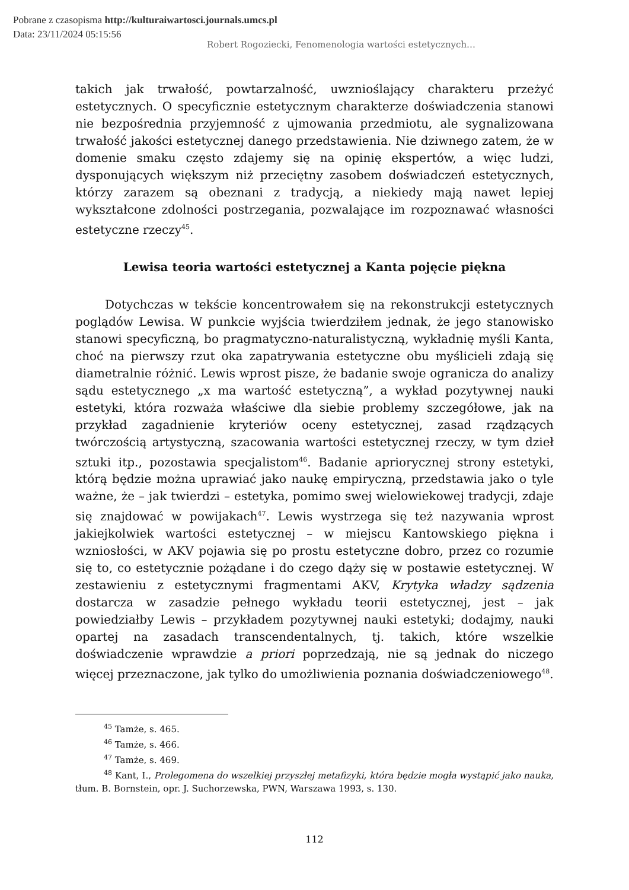Pobrane z czasopisma http://kulturaiwartosci.journals.umcs.pl
Data: 23/11/2024 05:15:56
Robert Rogoziecki, Fenomenologia wartości estetycznych…
takich jak trwałość, powtarzalność, uwznioślający charakteru przeżyć estetycznych. O specyficznie estetycznym charakterze doświadczenia stanowi nie bezpośrednia przyjemność z ujmowania przedmiotu, ale sygnalizowana trwałość jakości estetycznej danego przedstawienia. Nie dziwnego zatem, że w domenie smaku często zdajemy się na opinię ekspertów, a więc ludzi, dysponujących większym niż przeciętny zasobem doświadczeń estetycznych, którzy zarazem są obeznani z tradycją, a niekiedy mają nawet lepiej wykształcone zdolności postrzegania, pozwalające im rozpoznawać własności estetyczne rzeczy<sup>45</sup>.
Lewisa teoria wartości estetycznej a Kanta pojęcie piękna
Dotychczas w tekście koncentrowałem się na rekonstrukcji estetycznych poglądów Lewisa. W punkcie wyjścia twierdziłem jednak, że jego stanowisko stanowi specyficzną, bo pragmatyczno-naturalistyczną, wykładnię myśli Kanta, choć na pierwszy rzut oka zapatrywania estetyczne obu myślicieli zdają się diametralnie różnić. Lewis wprost pisze, że badanie swoje ogranicza do analizy sądu estetycznego „x ma wartość estetyczną”, a wykład pozytywnej nauki estetyki, która rozważa właściwe dla siebie problemy szczegółowe, jak na przykład zagadnienie kryteriów oceny estetycznej, zasad rządzących twórczością artystyczną, szacowania wartości estetycznej rzeczy, w tym dzieł sztuki itp., pozostawia specjalistom<sup>46</sup>. Badanie apriorycznej strony estetyki, którą będzie można uprawiać jako naukę empiryczną, przedstawia jako o tyle ważne, że – jak twierdzi – estetyka, pomimo swej wielowiekowej tradycji, zdaje się znajdować w powijakach<sup>47</sup>. Lewis wystrzega się też nazywania wprost jakiejkolwiek wartości estetycznej – w miejscu Kantowskiego piękna i wzniosłości, w AKV pojawia się po prostu estetyczne dobro, przez co rozumie się to, co estetycznie pożądane i do czego dąży się w postawie estetycznej. W zestawieniu z estetycznymi fragmentami AKV, Krytyka władzy sądzenia dostarcza w zasadzie pełnego wykładu teorii estetycznej, jest – jak powiedziałby Lewis – przykładem pozytywnej nauki estetyki; dodajmy, nauki opartej na zasadach transcendentalnych, tj. takich, które wszelkie doświadczenie wprawdzie a priori poprzedzają, nie są jednak do niczego więcej przeznaczone, jak tylko do umożliwienia poznania doświadczeniowego<sup>48</sup>.
<sup>45</sup> Tamże, s. 465.
<sup>46</sup> Tamże, s. 466.
<sup>47</sup> Tamże, s. 469.
<sup>48</sup> Kant, I., Prolegomena do wszelkiej przyszłej metafizyki, która będzie mogła wystąpić jako nauka, tłum. B. Bornstein, opr. J. Suchorzewska, PWN, Warszawa 1993, s. 130.
112